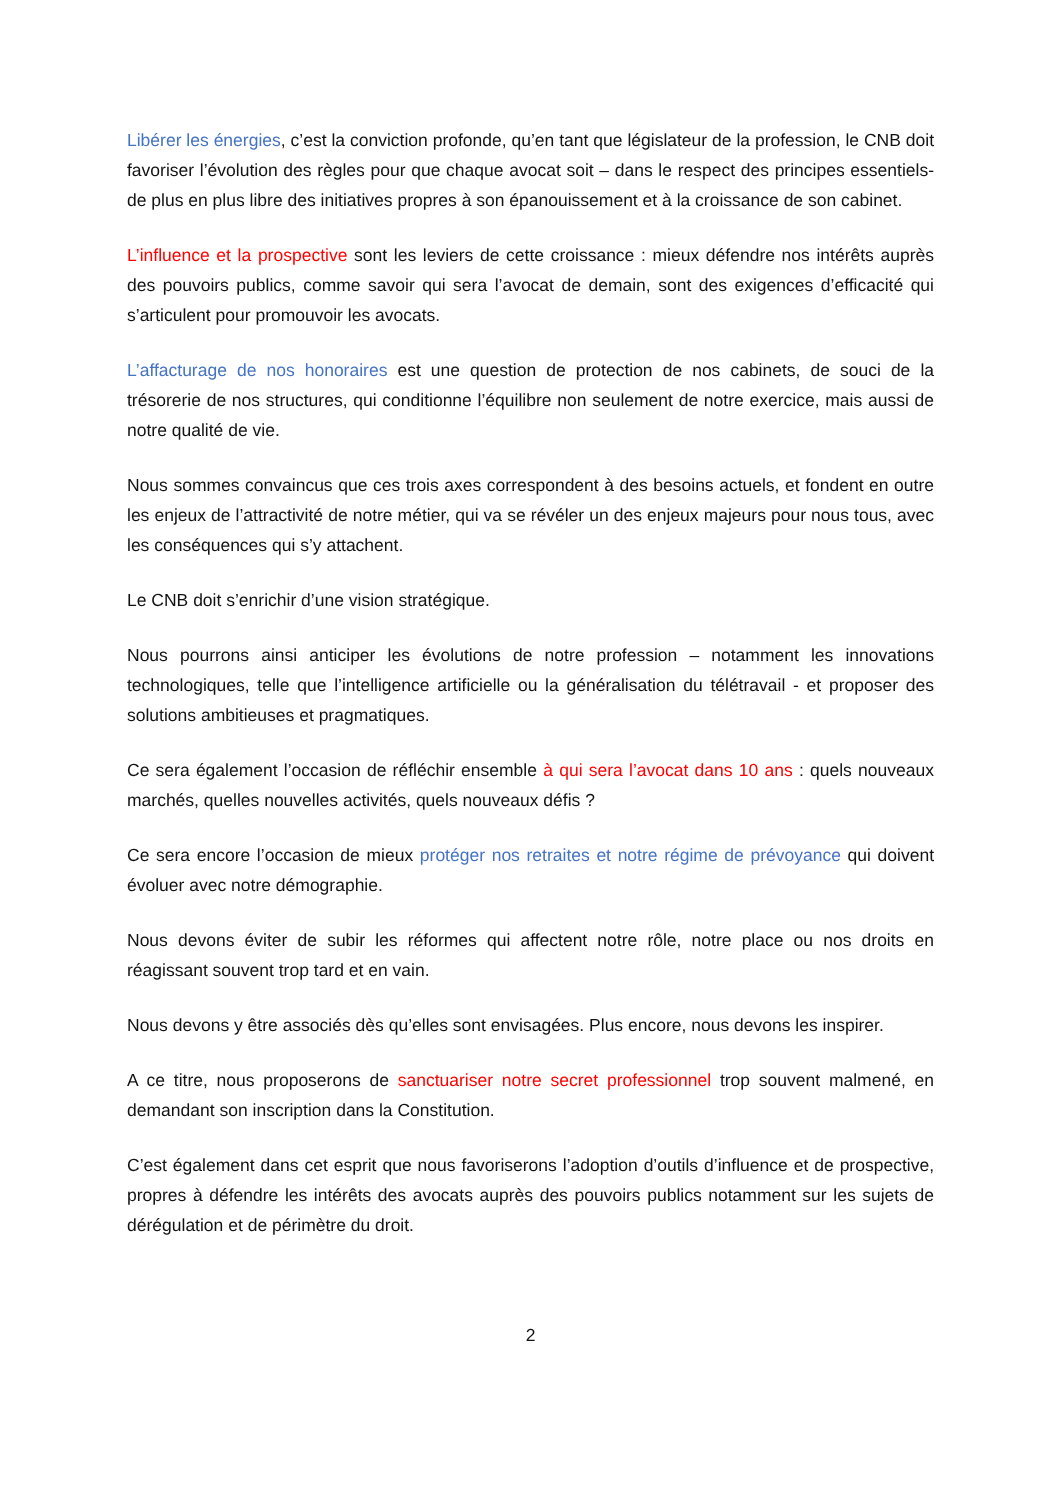Libérer les énergies, c’est la conviction profonde, qu’en tant que législateur de la profession, le CNB doit favoriser l’évolution des règles pour que chaque avocat soit – dans le respect des principes essentiels- de plus en plus libre des initiatives propres à son épanouissement et à la croissance de son cabinet.
L’influence et la prospective sont les leviers de cette croissance : mieux défendre nos intérêts auprès des pouvoirs publics, comme savoir qui sera l’avocat de demain, sont des exigences d’efficacité qui s’articulent pour promouvoir les avocats.
L’affacturage de nos honoraires est une question de protection de nos cabinets, de souci de la trésorerie de nos structures, qui conditionne l’équilibre non seulement de notre exercice, mais aussi de notre qualité de vie.
Nous sommes convaincus que ces trois axes correspondent à des besoins actuels, et fondent en outre les enjeux de l’attractivité de notre métier, qui va se révéler un des enjeux majeurs pour nous tous, avec les conséquences qui s’y attachent.
Le CNB doit s’enrichir d’une vision stratégique.
Nous pourrons ainsi anticiper les évolutions de notre profession – notamment les innovations technologiques, telle que l’intelligence artificielle ou la généralisation du télétravail - et proposer des solutions ambitieuses et pragmatiques.
Ce sera également l’occasion de réfléchir ensemble à qui sera l’avocat dans 10 ans : quels nouveaux marchés, quelles nouvelles activités, quels nouveaux défis ?
Ce sera encore l’occasion de mieux protéger nos retraites et notre régime de prévoyance qui doivent évoluer avec notre démographie.
Nous devons éviter de subir les réformes qui affectent notre rôle, notre place ou nos droits en réagissant souvent trop tard et en vain.
Nous devons y être associés dès qu’elles sont envisagées. Plus encore, nous devons les inspirer.
A ce titre, nous proposerons de sanctuariser notre secret professionnel trop souvent malmené, en demandant son inscription dans la Constitution.
C’est également dans cet esprit que nous favoriserons l’adoption d’outils d’influence et de prospective, propres à défendre les intérêts des avocats auprès des pouvoirs publics notamment sur les sujets de dérégulation et de périmètre du droit.
2